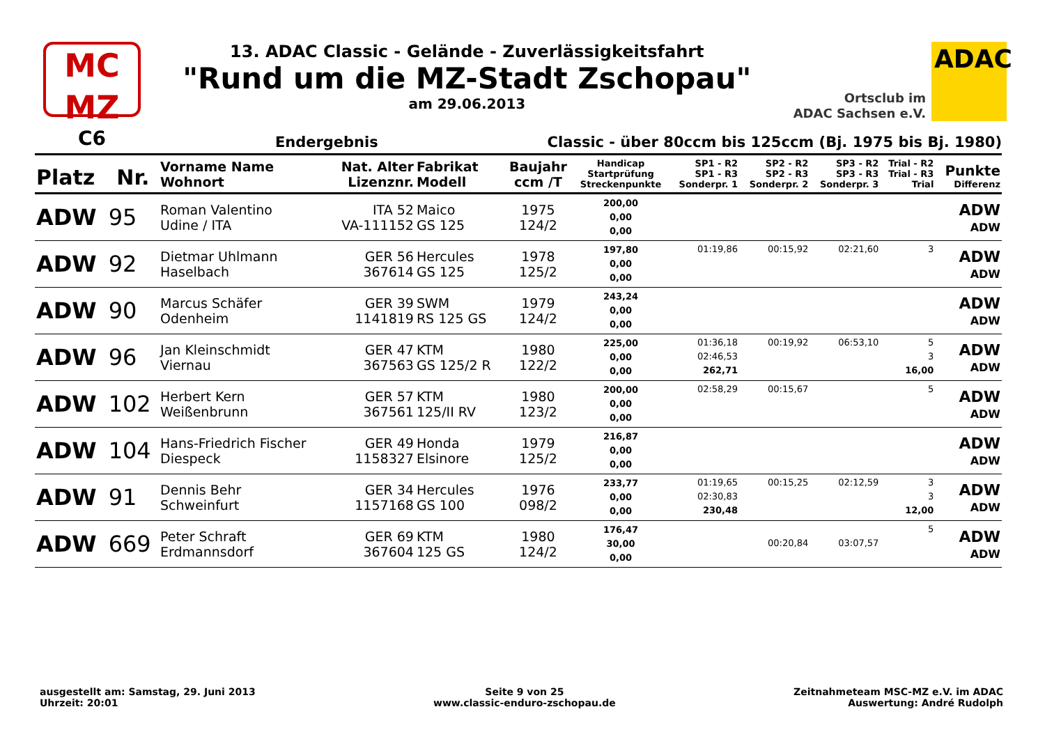MC
MZ
13. ADAC Classic - Gelände - Zuverlässigkeitsfahrt
"Rund um die MZ-Stadt Zschopau"
am 29.06.2013
Ortsclub im
ADAC Sachsen e.V.
ADAC
C6 Endergebnis Classic - über 80ccm bis 125ccm (Bj. 1975 bis Bj. 1980)
| Platz | Nr. | Vorname Name Wohnort | Nat. Alter Lizenznr. | Fabrikat Modell | Baujahr ccm /T | Handicap Startprüfung Streckenpunkte | SP1 - R2 SP1 - R3 Sonderpr. 1 | SP2 - R2 SP2 - R3 Sonderpr. 2 | SP3 - R2 SP3 - R3 Sonderpr. 3 | Trial - R2 Trial - R3 Trial | Punkte Differenz |
| --- | --- | --- | --- | --- | --- | --- | --- | --- | --- | --- | --- |
| ADW | 95 | Roman Valentino Udine / ITA | ITA 52 VA-111152 | Maico GS 125 | 1975 124/2 | 200,00 0,00 0,00 | | | | | ADW ADW |
| ADW | 92 | Dietmar Uhlmann Haselbach | GER 56 367614 | Hercules GS 125 | 1978 125/2 | 197,80 0,00 0,00 | 01:19,86 | 00:15,92 | 02:21,60 | 3 | ADW ADW |
| ADW | 90 | Marcus Schäfer Odenheim | GER 39 1141819 | SWM RS 125 GS | 1979 124/2 | 243,24 0,00 0,00 | | | | | ADW ADW |
| ADW | 96 | Jan Kleinschmidt Viernau | GER 47 367563 | KTM GS 125/2 R | 1980 122/2 | 225,00 0,00 0,00 | 01:36,18 02:46,53 262,71 | 00:19,92 | 06:53,10 | 5 3 16,00 | ADW ADW |
| ADW | 102 | Herbert Kern Weißenbrunn | GER 57 367561 | KTM 125/II RV | 1980 123/2 | 200,00 0,00 0,00 | 02:58,29 | 00:15,67 | | 5 | ADW ADW |
| ADW | 104 | Hans-Friedrich Fischer Diespeck | GER 49 1158327 | Honda Elsinore | 1979 125/2 | 216,87 0,00 0,00 | | | | | ADW ADW |
| ADW | 91 | Dennis Behr Schweinfurt | GER 34 1157168 | Hercules GS 100 | 1976 098/2 | 233,77 0,00 0,00 | 01:19,65 02:30,83 230,48 | 00:15,25 | 02:12,59 | 3 3 12,00 | ADW ADW |
| ADW | 669 | Peter Schraft Erdmannsdorf | GER 69 367604 | KTM 125 GS | 1980 124/2 | 176,47 30,00 0,00 | | 00:20,84 | 03:07,57 | 5 | ADW ADW |
ausgestellt am: Samstag, 29. Juni 2013
Uhrzeit: 20:01
Seite 9 von 25
www.classic-enduro-zschopau.de
Zeitnahmeteam MSC-MZ e.V. im ADAC
Auswertung: André Rudolph